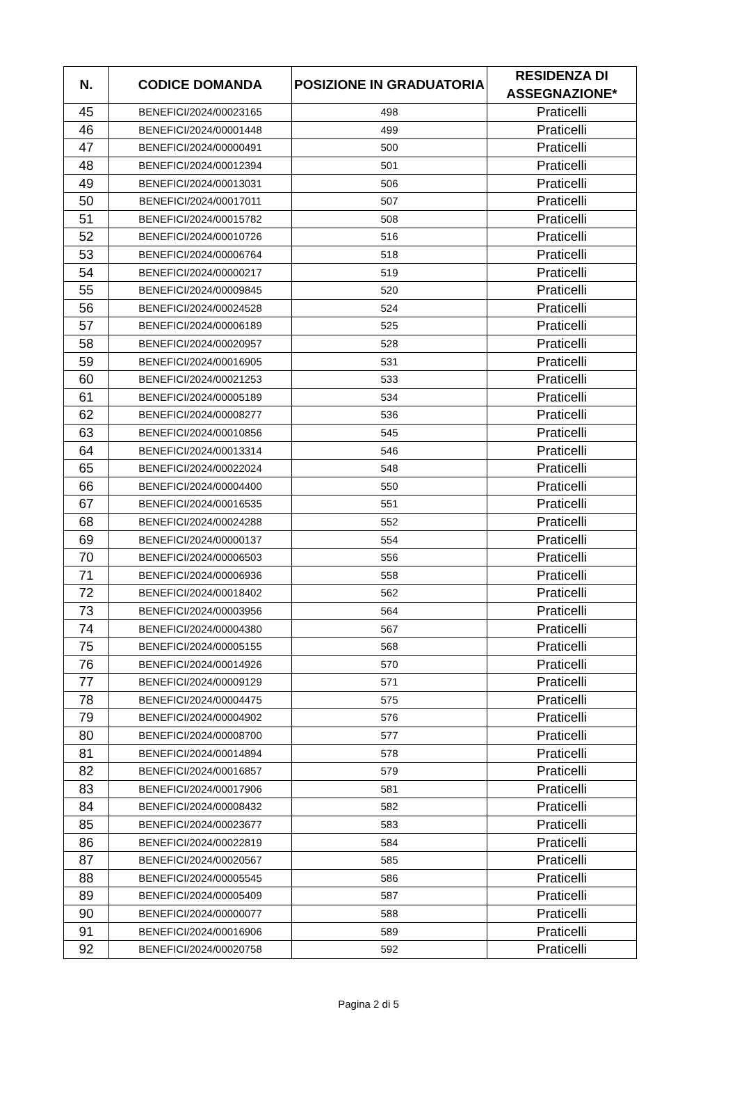| N. | CODICE DOMANDA | POSIZIONE IN GRADUATORIA | RESIDENZA DI ASSEGNAZIONE* |
| --- | --- | --- | --- |
| 45 | BENEFICI/2024/00023165 | 498 | Praticelli |
| 46 | BENEFICI/2024/00001448 | 499 | Praticelli |
| 47 | BENEFICI/2024/00000491 | 500 | Praticelli |
| 48 | BENEFICI/2024/00012394 | 501 | Praticelli |
| 49 | BENEFICI/2024/00013031 | 506 | Praticelli |
| 50 | BENEFICI/2024/00017011 | 507 | Praticelli |
| 51 | BENEFICI/2024/00015782 | 508 | Praticelli |
| 52 | BENEFICI/2024/00010726 | 516 | Praticelli |
| 53 | BENEFICI/2024/00006764 | 518 | Praticelli |
| 54 | BENEFICI/2024/00000217 | 519 | Praticelli |
| 55 | BENEFICI/2024/00009845 | 520 | Praticelli |
| 56 | BENEFICI/2024/00024528 | 524 | Praticelli |
| 57 | BENEFICI/2024/00006189 | 525 | Praticelli |
| 58 | BENEFICI/2024/00020957 | 528 | Praticelli |
| 59 | BENEFICI/2024/00016905 | 531 | Praticelli |
| 60 | BENEFICI/2024/00021253 | 533 | Praticelli |
| 61 | BENEFICI/2024/00005189 | 534 | Praticelli |
| 62 | BENEFICI/2024/00008277 | 536 | Praticelli |
| 63 | BENEFICI/2024/00010856 | 545 | Praticelli |
| 64 | BENEFICI/2024/00013314 | 546 | Praticelli |
| 65 | BENEFICI/2024/00022024 | 548 | Praticelli |
| 66 | BENEFICI/2024/00004400 | 550 | Praticelli |
| 67 | BENEFICI/2024/00016535 | 551 | Praticelli |
| 68 | BENEFICI/2024/00024288 | 552 | Praticelli |
| 69 | BENEFICI/2024/00000137 | 554 | Praticelli |
| 70 | BENEFICI/2024/00006503 | 556 | Praticelli |
| 71 | BENEFICI/2024/00006936 | 558 | Praticelli |
| 72 | BENEFICI/2024/00018402 | 562 | Praticelli |
| 73 | BENEFICI/2024/00003956 | 564 | Praticelli |
| 74 | BENEFICI/2024/00004380 | 567 | Praticelli |
| 75 | BENEFICI/2024/00005155 | 568 | Praticelli |
| 76 | BENEFICI/2024/00014926 | 570 | Praticelli |
| 77 | BENEFICI/2024/00009129 | 571 | Praticelli |
| 78 | BENEFICI/2024/00004475 | 575 | Praticelli |
| 79 | BENEFICI/2024/00004902 | 576 | Praticelli |
| 80 | BENEFICI/2024/00008700 | 577 | Praticelli |
| 81 | BENEFICI/2024/00014894 | 578 | Praticelli |
| 82 | BENEFICI/2024/00016857 | 579 | Praticelli |
| 83 | BENEFICI/2024/00017906 | 581 | Praticelli |
| 84 | BENEFICI/2024/00008432 | 582 | Praticelli |
| 85 | BENEFICI/2024/00023677 | 583 | Praticelli |
| 86 | BENEFICI/2024/00022819 | 584 | Praticelli |
| 87 | BENEFICI/2024/00020567 | 585 | Praticelli |
| 88 | BENEFICI/2024/00005545 | 586 | Praticelli |
| 89 | BENEFICI/2024/00005409 | 587 | Praticelli |
| 90 | BENEFICI/2024/00000077 | 588 | Praticelli |
| 91 | BENEFICI/2024/00016906 | 589 | Praticelli |
| 92 | BENEFICI/2024/00020758 | 592 | Praticelli |
Pagina 2 di 5